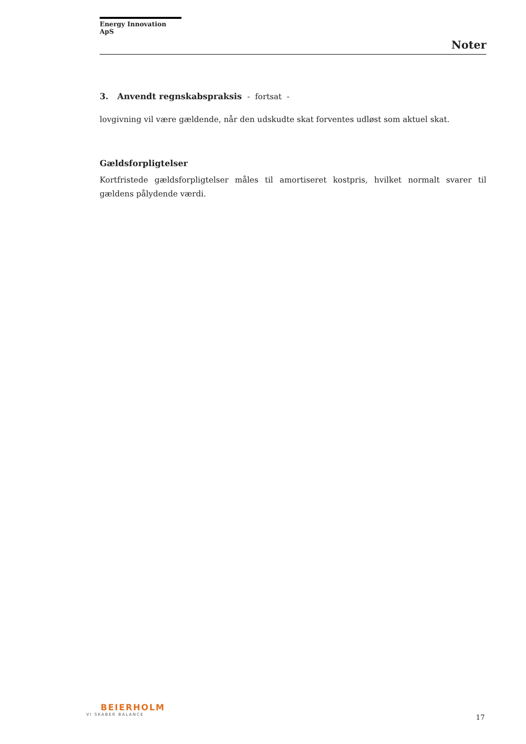Energy Innovation ApS
Noter
3. Anvendt regnskabspraksis - fortsat -
lovgivning vil være gældende, når den udskudte skat forventes udløst som aktuel skat.
Gældsforpligtelser
Kortfristede gældsforpligtelser måles til amortiseret kostpris, hvilket normalt svarer til gældens pålydende værdi.
BEIERHOLM
VI SKABER BALANCE
17